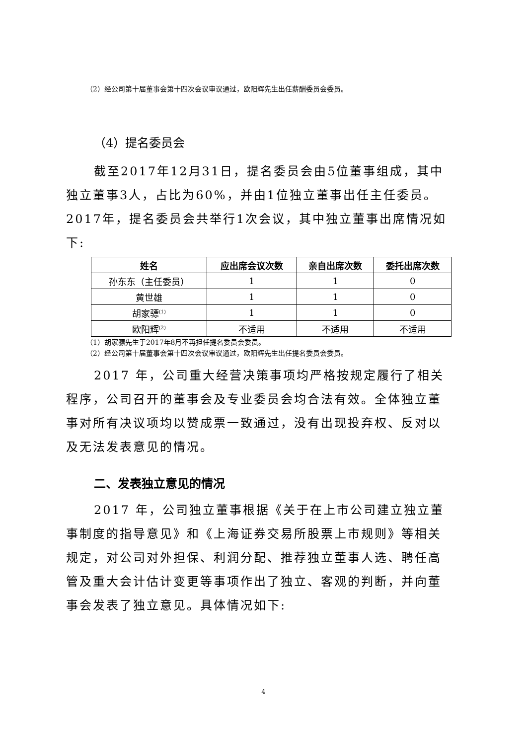（2）经公司第十届董事会第十四次会议审议通过，欧阳辉先生出任薪酬委员会委员。
（4）提名委员会
截至2017年12月31日，提名委员会由5位董事组成，其中独立董事3人，占比为60%，并由1位独立董事出任主任委员。2017年，提名委员会共举行1次会议，其中独立董事出席情况如下:
| 姓名 | 应出席会议次数 | 亲自出席次数 | 委托出席次数 |
| --- | --- | --- | --- |
| 孙东东（主任委员） | 1 | 1 | 0 |
| 黄世雄 | 1 | 1 | 0 |
| 胡家骠<sup>(1)</sup> | 1 | 1 | 0 |
| 欧阳辉<sup>(2)</sup> | 不适用 | 不适用 | 不适用 |
（1）胡家骠先生于2017年8月不再担任提名委员会委员。
（2）经公司第十届董事会第十四次会议审议通过，欧阳辉先生出任提名委员会委员。
2017 年，公司重大经营决策事项均严格按规定履行了相关程序，公司召开的董事会及专业委员会均合法有效。全体独立董事对所有决议项均以赞成票一致通过，没有出现投弃权、反对以及无法发表意见的情况。
二、发表独立意见的情况
2017 年，公司独立董事根据《关于在上市公司建立独立董事制度的指导意见》和《上海证券交易所股票上市规则》等相关规定，对公司对外担保、利润分配、推荐独立董事人选、聘任高管及重大会计估计变更等事项作出了独立、客观的判断，并向董事会发表了独立意见。具体情况如下:
4